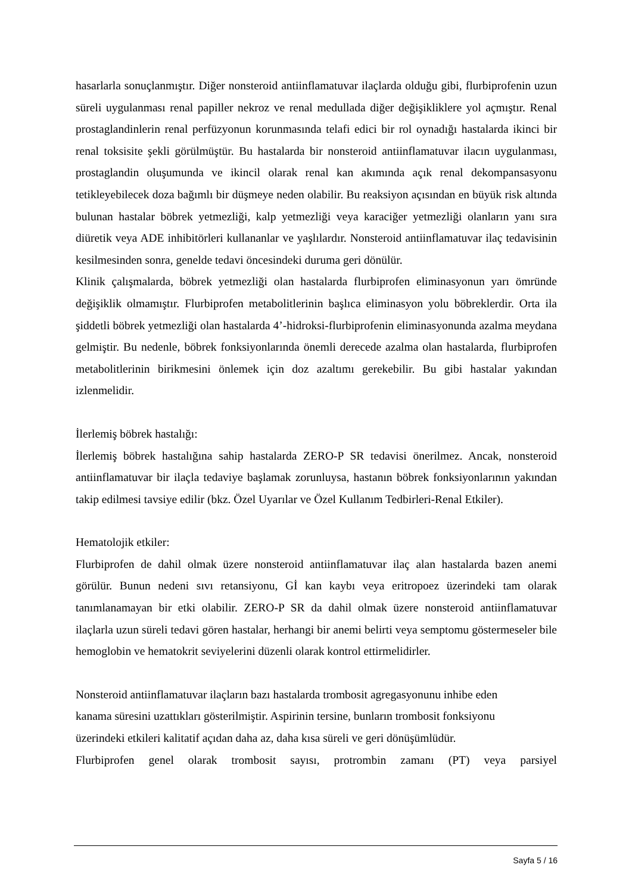hasarlarla sonuçlanmıştır. Diğer nonsteroid antiinflamatuvar ilaçlarda olduğu gibi, flurbiprofenin uzun süreli uygulanması renal papiller nekroz ve renal medullada diğer değişikliklere yol açmıştır. Renal prostaglandinlerin renal perfüzyonun korunmasında telafi edici bir rol oynadığı hastalarda ikinci bir renal toksisite şekli görülmüştür. Bu hastalarda bir nonsteroid antiinflamatuvar ilacın uygulanması, prostaglandin oluşumunda ve ikincil olarak renal kan akımında açık renal dekompansasyonu tetikleyebilecek doza bağımlı bir düşmeye neden olabilir. Bu reaksiyon açısından en büyük risk altında bulunan hastalar böbrek yetmezliği, kalp yetmezliği veya karaciğer yetmezliği olanların yanı sıra diüretik veya ADE inhibitörleri kullananlar ve yaşlılardır. Nonsteroid antiinflamatuvar ilaç tedavisinin kesilmesinden sonra, genelde tedavi öncesindeki duruma geri dönülür.
Klinik çalışmalarda, böbrek yetmezliği olan hastalarda flurbiprofen eliminasyonun yarı ömründe değişiklik olmamıştır. Flurbiprofen metabolitlerinin başlıca eliminasyon yolu böbreklerdir. Orta ila şiddetli böbrek yetmezliği olan hastalarda 4’-hidroksi-flurbiprofenin eliminasyonunda azalma meydana gelmiştir. Bu nedenle, böbrek fonksiyonlarında önemli derecede azalma olan hastalarda, flurbiprofen metabolitlerinin birikmesini önlemek için doz azaltımı gerekebilir. Bu gibi hastalar yakından izlenmelidir.
İlerlemiş böbrek hastalığı:
İlerlemiş böbrek hastalığına sahip hastalarda ZERO-P SR tedavisi önerilmez. Ancak, nonsteroid antiinflamatuvar bir ilaçla tedaviye başlamak zorunluysa, hastanın böbrek fonksiyonlarının yakından takip edilmesi tavsiye edilir (bkz. Özel Uyarılar ve Özel Kullanım Tedbirleri-Renal Etkiler).
Hematolojik etkiler:
Flurbiprofen de dahil olmak üzere nonsteroid antiinflamatuvar ilaç alan hastalarda bazen anemi görülür. Bunun nedeni sıvı retansiyonu, Gİ kan kaybı veya eritropoez üzerindeki tam olarak tanımlanamayan bir etki olabilir. ZERO-P SR da dahil olmak üzere nonsteroid antiinflamatuvar ilaçlarla uzun süreli tedavi gören hastalar, herhangi bir anemi belirti veya semptomu göstermeseler bile hemoglobin ve hematokrit seviyelerini düzenli olarak kontrol ettirmelidirler.
Nonsteroid antiinflamatuvar ilaçların bazı hastalarda trombosit agregasyonunu inhibe eden
kanama süresini uzattıkları gösterilmiştir. Aspirinin tersine, bunların trombosit fonksiyonu
üzerindeki etkileri kalitatif açıdan daha az, daha kısa süreli ve geri dönüşümlüdür.
Flurbiprofen genel olarak trombosit sayısı, protrombin zamanı (PT) veya parsiyel
Sayfa 5 / 16